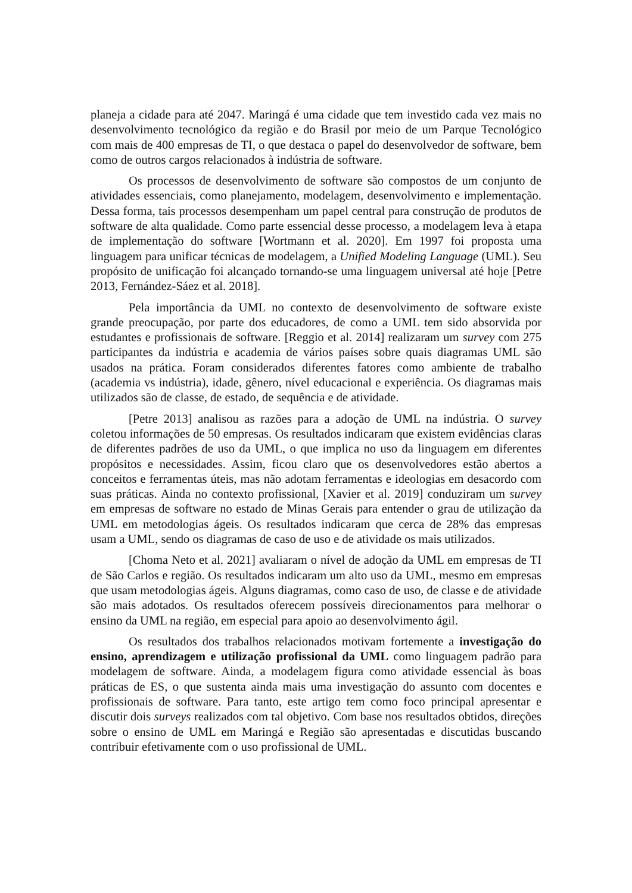planeja a cidade para até 2047. Maringá é uma cidade que tem investido cada vez mais no desenvolvimento tecnológico da região e do Brasil por meio de um Parque Tecnológico com mais de 400 empresas de TI, o que destaca o papel do desenvolvedor de software, bem como de outros cargos relacionados à indústria de software.
Os processos de desenvolvimento de software são compostos de um conjunto de atividades essenciais, como planejamento, modelagem, desenvolvimento e implementação. Dessa forma, tais processos desempenham um papel central para construção de produtos de software de alta qualidade. Como parte essencial desse processo, a modelagem leva à etapa de implementação do software [Wortmann et al. 2020]. Em 1997 foi proposta uma linguagem para unificar técnicas de modelagem, a Unified Modeling Language (UML). Seu propósito de unificação foi alcançado tornando-se uma linguagem universal até hoje [Petre 2013, Fernández-Sáez et al. 2018].
Pela importância da UML no contexto de desenvolvimento de software existe grande preocupação, por parte dos educadores, de como a UML tem sido absorvida por estudantes e profissionais de software. [Reggio et al. 2014] realizaram um survey com 275 participantes da indústria e academia de vários países sobre quais diagramas UML são usados na prática. Foram considerados diferentes fatores como ambiente de trabalho (academia vs indústria), idade, gênero, nível educacional e experiência. Os diagramas mais utilizados são de classe, de estado, de sequência e de atividade.
[Petre 2013] analisou as razões para a adoção de UML na indústria. O survey coletou informações de 50 empresas. Os resultados indicaram que existem evidências claras de diferentes padrões de uso da UML, o que implica no uso da linguagem em diferentes propósitos e necessidades. Assim, ficou claro que os desenvolvedores estão abertos a conceitos e ferramentas úteis, mas não adotam ferramentas e ideologias em desacordo com suas práticas. Ainda no contexto profissional, [Xavier et al. 2019] conduziram um survey em empresas de software no estado de Minas Gerais para entender o grau de utilização da UML em metodologias ágeis. Os resultados indicaram que cerca de 28% das empresas usam a UML, sendo os diagramas de caso de uso e de atividade os mais utilizados.
[Choma Neto et al. 2021] avaliaram o nível de adoção da UML em empresas de TI de São Carlos e região. Os resultados indicaram um alto uso da UML, mesmo em empresas que usam metodologias ágeis. Alguns diagramas, como caso de uso, de classe e de atividade são mais adotados. Os resultados oferecem possíveis direcionamentos para melhorar o ensino da UML na região, em especial para apoio ao desenvolvimento ágil.
Os resultados dos trabalhos relacionados motivam fortemente a investigação do ensino, aprendizagem e utilização profissional da UML como linguagem padrão para modelagem de software. Ainda, a modelagem figura como atividade essencial às boas práticas de ES, o que sustenta ainda mais uma investigação do assunto com docentes e profissionais de software. Para tanto, este artigo tem como foco principal apresentar e discutir dois surveys realizados com tal objetivo. Com base nos resultados obtidos, direções sobre o ensino de UML em Maringá e Região são apresentadas e discutidas buscando contribuir efetivamente com o uso profissional de UML.